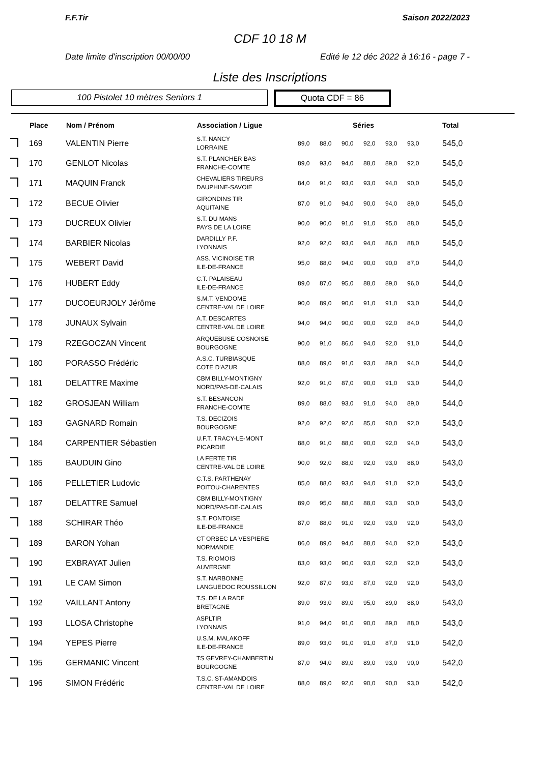F.F.Tir Saison 2022/2023
CDF 10 18 M
Date limite d'inscription 00/00/00 Edité le 12 déc 2022 à 16:16 - page 7 -
Liste des Inscriptions
100 Pistolet 10 mètres Seniors 1
Quota CDF = 86
| | Place | Nom / Prénom | Association / Ligue | Séries | | | | | | Total |
| --- | --- | --- | --- | --- | --- | --- | --- | --- | --- | --- |
| | 169 | VALENTIN Pierre | S.T. NANCY LORRAINE | 89,0 | 88,0 | 90,0 | 92,0 | 93,0 | 93,0 | 545,0 |
| | 170 | GENLOT Nicolas | S.T. PLANCHER BAS FRANCHE-COMTE | 89,0 | 93,0 | 94,0 | 88,0 | 89,0 | 92,0 | 545,0 |
| | 171 | MAQUIN Franck | CHEVALIERS TIREURS DAUPHINE-SAVOIE | 84,0 | 91,0 | 93,0 | 93,0 | 94,0 | 90,0 | 545,0 |
| | 172 | BECUE Olivier | GIRONDINS TIR AQUITAINE | 87,0 | 91,0 | 94,0 | 90,0 | 94,0 | 89,0 | 545,0 |
| | 173 | DUCREUX Olivier | S.T. DU MANS PAYS DE LA LOIRE | 90,0 | 90,0 | 91,0 | 91,0 | 95,0 | 88,0 | 545,0 |
| | 174 | BARBIER Nicolas | DARDILLY P.F. LYONNAIS | 92,0 | 92,0 | 93,0 | 94,0 | 86,0 | 88,0 | 545,0 |
| | 175 | WEBERT David | ASS. VICINOISE TIR ILE-DE-FRANCE | 95,0 | 88,0 | 94,0 | 90,0 | 90,0 | 87,0 | 544,0 |
| | 176 | HUBERT Eddy | C.T. PALAISEAU ILE-DE-FRANCE | 89,0 | 87,0 | 95,0 | 88,0 | 89,0 | 96,0 | 544,0 |
| | 177 | DUCOEURJOLY Jérôme | S.M.T. VENDOME CENTRE-VAL DE LOIRE | 90,0 | 89,0 | 90,0 | 91,0 | 91,0 | 93,0 | 544,0 |
| | 178 | JUNAUX Sylvain | A.T. DESCARTES CENTRE-VAL DE LOIRE | 94,0 | 94,0 | 90,0 | 90,0 | 92,0 | 84,0 | 544,0 |
| | 179 | RZEGOCZAN Vincent | ARQUEBUSE COSNOISE BOURGOGNE | 90,0 | 91,0 | 86,0 | 94,0 | 92,0 | 91,0 | 544,0 |
| | 180 | PORASSO Frédéric | A.S.C. TURBIASQUE COTE D'AZUR | 88,0 | 89,0 | 91,0 | 93,0 | 89,0 | 94,0 | 544,0 |
| | 181 | DELATTRE Maxime | CBM BILLY-MONTIGNY NORD/PAS-DE-CALAIS | 92,0 | 91,0 | 87,0 | 90,0 | 91,0 | 93,0 | 544,0 |
| | 182 | GROSJEAN William | S.T. BESANCON FRANCHE-COMTE | 89,0 | 88,0 | 93,0 | 91,0 | 94,0 | 89,0 | 544,0 |
| | 183 | GAGNARD Romain | T.S. DECIZOIS BOURGOGNE | 92,0 | 92,0 | 92,0 | 85,0 | 90,0 | 92,0 | 543,0 |
| | 184 | CARPENTIER Sébastien | U.F.T. TRACY-LE-MONT PICARDIE | 88,0 | 91,0 | 88,0 | 90,0 | 92,0 | 94,0 | 543,0 |
| | 185 | BAUDUIN Gino | LA FERTE TIR CENTRE-VAL DE LOIRE | 90,0 | 92,0 | 88,0 | 92,0 | 93,0 | 88,0 | 543,0 |
| | 186 | PELLETIER Ludovic | C.T.S. PARTHENAY POITOU-CHARENTES | 85,0 | 88,0 | 93,0 | 94,0 | 91,0 | 92,0 | 543,0 |
| | 187 | DELATTRE Samuel | CBM BILLY-MONTIGNY NORD/PAS-DE-CALAIS | 89,0 | 95,0 | 88,0 | 88,0 | 93,0 | 90,0 | 543,0 |
| | 188 | SCHIRAR Théo | S.T. PONTOISE ILE-DE-FRANCE | 87,0 | 88,0 | 91,0 | 92,0 | 93,0 | 92,0 | 543,0 |
| | 189 | BARON Yohan | CT ORBEC LA VESPIERE NORMANDIE | 86,0 | 89,0 | 94,0 | 88,0 | 94,0 | 92,0 | 543,0 |
| | 190 | EXBRAYAT Julien | T.S. RIOMOIS AUVERGNE | 83,0 | 93,0 | 90,0 | 93,0 | 92,0 | 92,0 | 543,0 |
| | 191 | LE CAM Simon | S.T. NARBONNE LANGUEDOC ROUSSILLON | 92,0 | 87,0 | 93,0 | 87,0 | 92,0 | 92,0 | 543,0 |
| | 192 | VAILLANT Antony | T.S. DE LA RADE BRETAGNE | 89,0 | 93,0 | 89,0 | 95,0 | 89,0 | 88,0 | 543,0 |
| | 193 | LLOSA Christophe | ASPLTIR LYONNAIS | 91,0 | 94,0 | 91,0 | 90,0 | 89,0 | 88,0 | 543,0 |
| | 194 | YEPES Pierre | U.S.M. MALAKOFF ILE-DE-FRANCE | 89,0 | 93,0 | 91,0 | 91,0 | 87,0 | 91,0 | 542,0 |
| | 195 | GERMANIC Vincent | TS GEVREY-CHAMBERTIN BOURGOGNE | 87,0 | 94,0 | 89,0 | 89,0 | 93,0 | 90,0 | 542,0 |
| | 196 | SIMON Frédéric | T.S.C. ST-AMANDOIS CENTRE-VAL DE LOIRE | 88,0 | 89,0 | 92,0 | 90,0 | 90,0 | 93,0 | 542,0 |